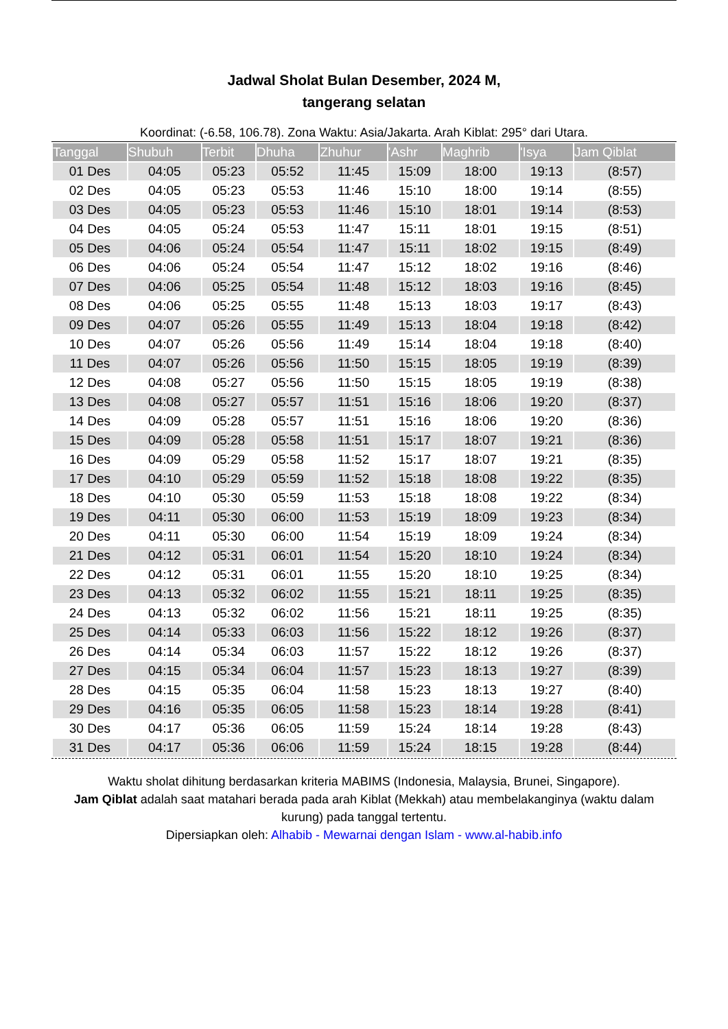Jadwal Sholat Bulan Desember, 2024 M,
tangerang selatan
Koordinat: (-6.58, 106.78). Zona Waktu: Asia/Jakarta. Arah Kiblat: 295° dari Utara.
| Tanggal | Shubuh | Terbit | Dhuha | Zhuhur | 'Ashr | Maghrib | 'Isya | Jam Qiblat |
| --- | --- | --- | --- | --- | --- | --- | --- | --- |
| 01 Des | 04:05 | 05:23 | 05:52 | 11:45 | 15:09 | 18:00 | 19:13 | (8:57) |
| 02 Des | 04:05 | 05:23 | 05:53 | 11:46 | 15:10 | 18:00 | 19:14 | (8:55) |
| 03 Des | 04:05 | 05:23 | 05:53 | 11:46 | 15:10 | 18:01 | 19:14 | (8:53) |
| 04 Des | 04:05 | 05:24 | 05:53 | 11:47 | 15:11 | 18:01 | 19:15 | (8:51) |
| 05 Des | 04:06 | 05:24 | 05:54 | 11:47 | 15:11 | 18:02 | 19:15 | (8:49) |
| 06 Des | 04:06 | 05:24 | 05:54 | 11:47 | 15:12 | 18:02 | 19:16 | (8:46) |
| 07 Des | 04:06 | 05:25 | 05:54 | 11:48 | 15:12 | 18:03 | 19:16 | (8:45) |
| 08 Des | 04:06 | 05:25 | 05:55 | 11:48 | 15:13 | 18:03 | 19:17 | (8:43) |
| 09 Des | 04:07 | 05:26 | 05:55 | 11:49 | 15:13 | 18:04 | 19:18 | (8:42) |
| 10 Des | 04:07 | 05:26 | 05:56 | 11:49 | 15:14 | 18:04 | 19:18 | (8:40) |
| 11 Des | 04:07 | 05:26 | 05:56 | 11:50 | 15:15 | 18:05 | 19:19 | (8:39) |
| 12 Des | 04:08 | 05:27 | 05:56 | 11:50 | 15:15 | 18:05 | 19:19 | (8:38) |
| 13 Des | 04:08 | 05:27 | 05:57 | 11:51 | 15:16 | 18:06 | 19:20 | (8:37) |
| 14 Des | 04:09 | 05:28 | 05:57 | 11:51 | 15:16 | 18:06 | 19:20 | (8:36) |
| 15 Des | 04:09 | 05:28 | 05:58 | 11:51 | 15:17 | 18:07 | 19:21 | (8:36) |
| 16 Des | 04:09 | 05:29 | 05:58 | 11:52 | 15:17 | 18:07 | 19:21 | (8:35) |
| 17 Des | 04:10 | 05:29 | 05:59 | 11:52 | 15:18 | 18:08 | 19:22 | (8:35) |
| 18 Des | 04:10 | 05:30 | 05:59 | 11:53 | 15:18 | 18:08 | 19:22 | (8:34) |
| 19 Des | 04:11 | 05:30 | 06:00 | 11:53 | 15:19 | 18:09 | 19:23 | (8:34) |
| 20 Des | 04:11 | 05:30 | 06:00 | 11:54 | 15:19 | 18:09 | 19:24 | (8:34) |
| 21 Des | 04:12 | 05:31 | 06:01 | 11:54 | 15:20 | 18:10 | 19:24 | (8:34) |
| 22 Des | 04:12 | 05:31 | 06:01 | 11:55 | 15:20 | 18:10 | 19:25 | (8:34) |
| 23 Des | 04:13 | 05:32 | 06:02 | 11:55 | 15:21 | 18:11 | 19:25 | (8:35) |
| 24 Des | 04:13 | 05:32 | 06:02 | 11:56 | 15:21 | 18:11 | 19:25 | (8:35) |
| 25 Des | 04:14 | 05:33 | 06:03 | 11:56 | 15:22 | 18:12 | 19:26 | (8:37) |
| 26 Des | 04:14 | 05:34 | 06:03 | 11:57 | 15:22 | 18:12 | 19:26 | (8:37) |
| 27 Des | 04:15 | 05:34 | 06:04 | 11:57 | 15:23 | 18:13 | 19:27 | (8:39) |
| 28 Des | 04:15 | 05:35 | 06:04 | 11:58 | 15:23 | 18:13 | 19:27 | (8:40) |
| 29 Des | 04:16 | 05:35 | 06:05 | 11:58 | 15:23 | 18:14 | 19:28 | (8:41) |
| 30 Des | 04:17 | 05:36 | 06:05 | 11:59 | 15:24 | 18:14 | 19:28 | (8:43) |
| 31 Des | 04:17 | 05:36 | 06:06 | 11:59 | 15:24 | 18:15 | 19:28 | (8:44) |
Waktu sholat dihitung berdasarkan kriteria MABIMS (Indonesia, Malaysia, Brunei, Singapore).
Jam Qiblat adalah saat matahari berada pada arah Kiblat (Mekkah) atau membelakanginya (waktu dalam kurung) pada tanggal tertentu.
Dipersiapkan oleh: Alhabib - Mewarnai dengan Islam - www.al-habib.info